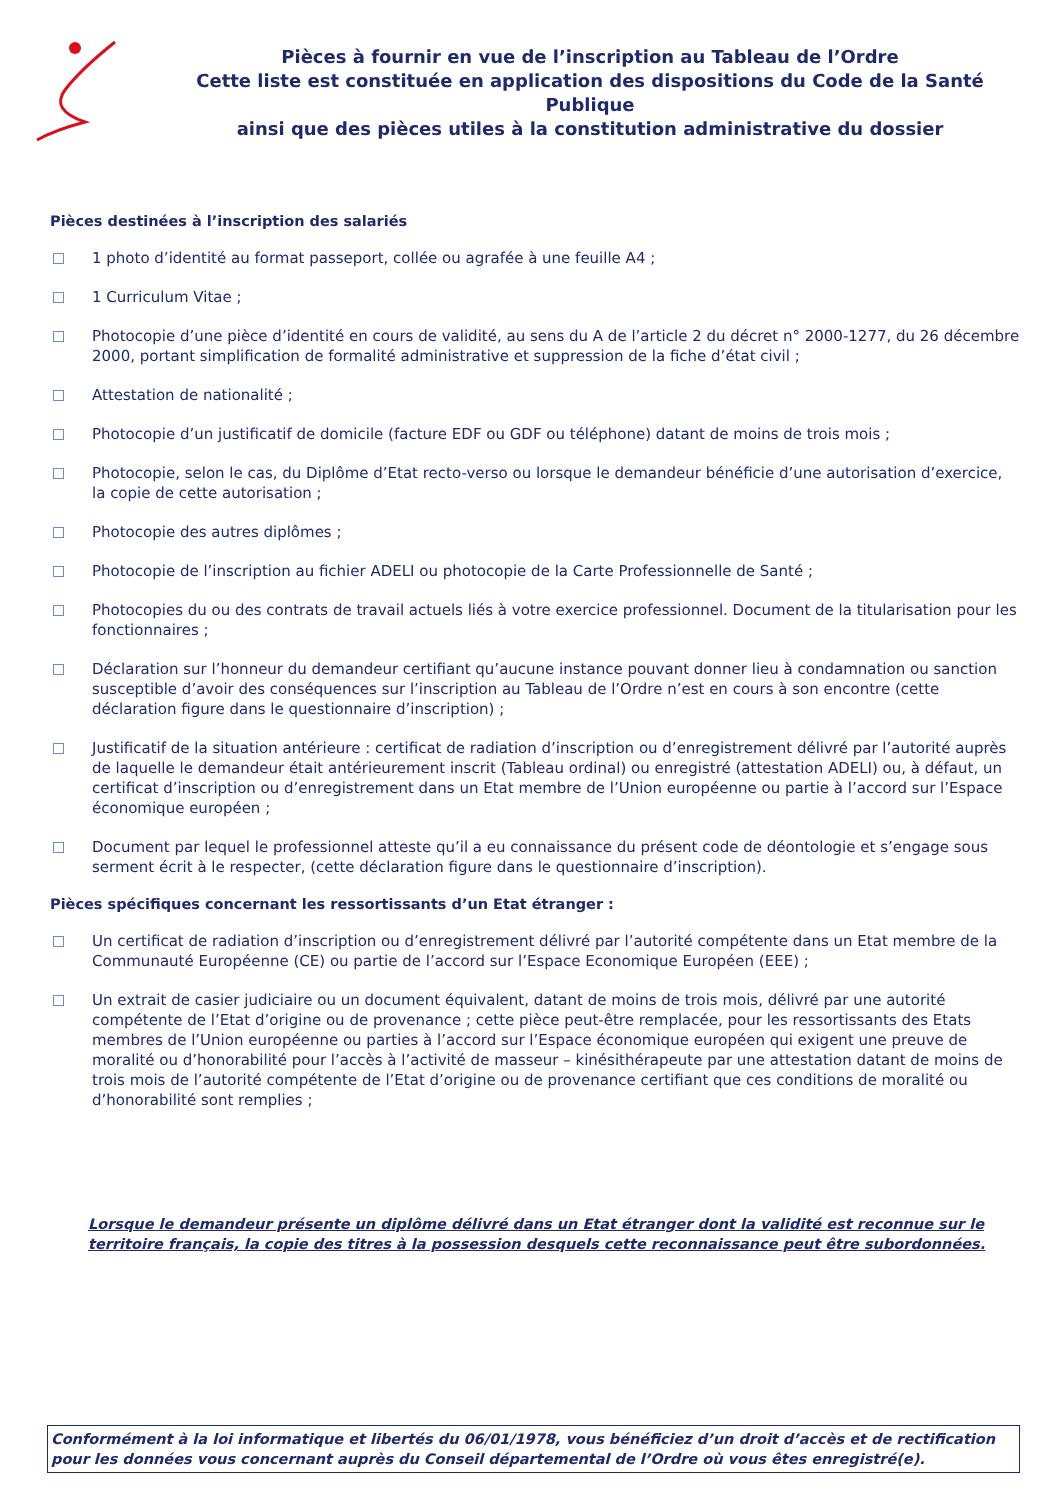Pièces à fournir en vue de l’inscription au Tableau de l’Ordre
Cette liste est constituée en application des dispositions du Code de la Santé Publique
ainsi que des pièces utiles à la constitution administrative du dossier
Pièces destinées à l’inscription des salariés
1 photo d’identité au format passeport, collée ou agrafée à une feuille A4 ;
1 Curriculum Vitae ;
Photocopie d’une pièce d’identité en cours de validité, au sens du A de l’article 2 du décret n° 2000-1277, du 26 décembre 2000, portant simplification de formalité administrative et suppression de la fiche d’état civil ;
Attestation de nationalité ;
Photocopie d’un justificatif de domicile (facture EDF ou GDF ou téléphone) datant de moins de trois mois ;
Photocopie, selon le cas, du Diplôme d’Etat recto-verso ou lorsque le demandeur bénéficie d’une autorisation d’exercice, la copie de cette autorisation ;
Photocopie des autres diplômes ;
Photocopie de l’inscription au fichier ADELI ou photocopie de la Carte Professionnelle de Santé ;
Photocopies du ou des contrats de travail actuels liés à votre exercice professionnel. Document de la titularisation pour les fonctionnaires ;
Déclaration sur l’honneur du demandeur certifiant qu’aucune instance pouvant donner lieu à condamnation ou sanction susceptible d’avoir des conséquences sur l’inscription au Tableau de l’Ordre n’est en cours à son encontre (cette déclaration figure dans le questionnaire d’inscription) ;
Justificatif de la situation antérieure : certificat de radiation d’inscription ou d’enregistrement délivré par l’autorité auprès de laquelle le demandeur était antérieurement inscrit (Tableau ordinal) ou enregistré (attestation ADELI) ou, à défaut, un certificat d’inscription ou d’enregistrement dans un Etat membre de l’Union européenne ou partie à l’accord sur l’Espace économique européen ;
Document par lequel le professionnel atteste qu’il a eu connaissance du présent code de déontologie et s’engage sous serment écrit à le respecter, (cette déclaration figure dans le questionnaire d’inscription).
Pièces spécifiques concernant les ressortissants d’un Etat étranger :
Un certificat de radiation d’inscription ou d’enregistrement délivré par l’autorité compétente dans un Etat membre de la Communauté Européenne (CE) ou partie de l’accord sur l’Espace Economique Européen (EEE) ;
Un extrait de casier judiciaire ou un document équivalent, datant de moins de trois mois, délivré par une autorité compétente de l’Etat d’origine ou de provenance ; cette pièce peut-être remplacée, pour les ressortissants des Etats membres de l’Union européenne ou parties à l’accord sur l’Espace économique européen qui exigent une preuve de moralité ou d’honorabilité pour l’accès à l’activité de masseur – kinésithérapeute par une attestation datant de moins de trois mois de l’autorité compétente de l’Etat d’origine ou de provenance certifiant que ces conditions de moralité ou d’honorabilité sont remplies ;
Lorsque le demandeur présente un diplôme délivré dans un Etat étranger dont la validité est reconnue sur le territoire français, la copie des titres à la possession desquels cette reconnaissance peut être subordonnées.
Conformément à la loi informatique et libertés du 06/01/1978, vous bénéficiez d’un droit d’accès et de rectification pour les données vous concernant auprès du Conseil départemental de l’Ordre où vous êtes enregistré(e).